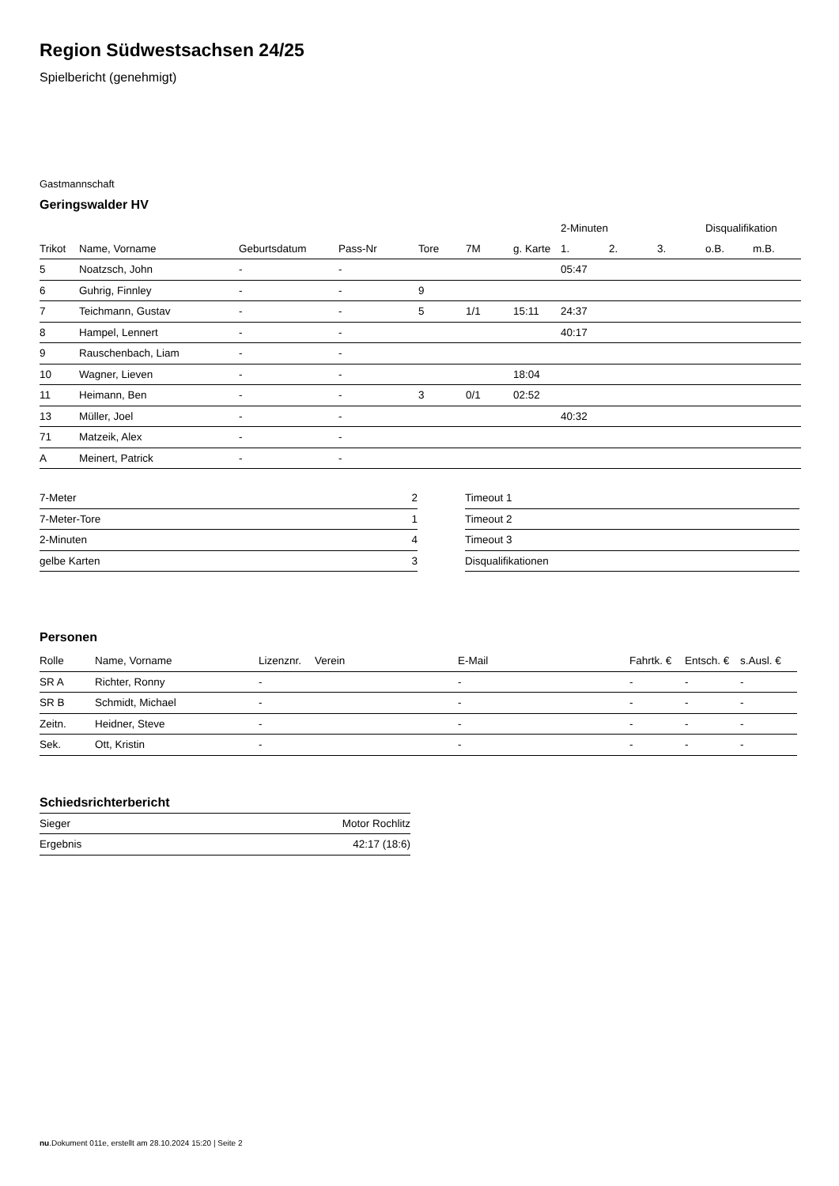Region Südwestsachsen 24/25
Spielbericht (genehmigt)
Gastmannschaft
Geringswalder HV
| | | | | | | | 2-Minuten | | | Disqualifikation | |
| --- | --- | --- | --- | --- | --- | --- | --- | --- | --- | --- | --- |
| Trikot | Name, Vorname | Geburtsdatum | Pass-Nr | Tore | 7M | g. Karte | 1. | 2. | 3. | o.B. | m.B. |
| 5 | Noatzsch, John | - | - | | | | 05:47 | | | | |
| 6 | Guhrig, Finnley | - | - | 9 | | | | | | | |
| 7 | Teichmann, Gustav | - | - | 5 | 1/1 | 15:11 | 24:37 | | | | |
| 8 | Hampel, Lennert | - | - | | | | 40:17 | | | | |
| 9 | Rauschenbach, Liam | - | - | | | | | | | | |
| 10 | Wagner, Lieven | - | - | | | 18:04 | | | | | |
| 11 | Heimann, Ben | - | - | 3 | 0/1 | 02:52 | | | | | |
| 13 | Müller, Joel | - | - | | | | 40:32 | | | | |
| 71 | Matzeik, Alex | - | - | | | | | | | | |
| A | Meinert, Patrick | - | - | | | | | | | | |
| 7-Meter | 2 |
| 7-Meter-Tore | 1 |
| 2-Minuten | 4 |
| gelbe Karten | 3 |
| Timeout 1 |
| Timeout 2 |
| Timeout 3 |
| Disqualifikationen |
Personen
| Rolle | Name, Vorname | Lizenznr. | Verein | E-Mail | Fahrtk. € | Entsch. € | s.Ausl. € |
| --- | --- | --- | --- | --- | --- | --- | --- |
| SR A | Richter, Ronny | - | | - | - | - | - |
| SR B | Schmidt, Michael | - | | - | - | - | - |
| Zeitn. | Heidner, Steve | - | | - | - | - | - |
| Sek. | Ott, Kristin | - | | - | - | - | - |
Schiedsrichterbericht
| Sieger | Motor Rochlitz |
| Ergebnis | 42:17 (18:6) |
nu.Dokument 011e, erstellt am 28.10.2024 15:20 | Seite 2